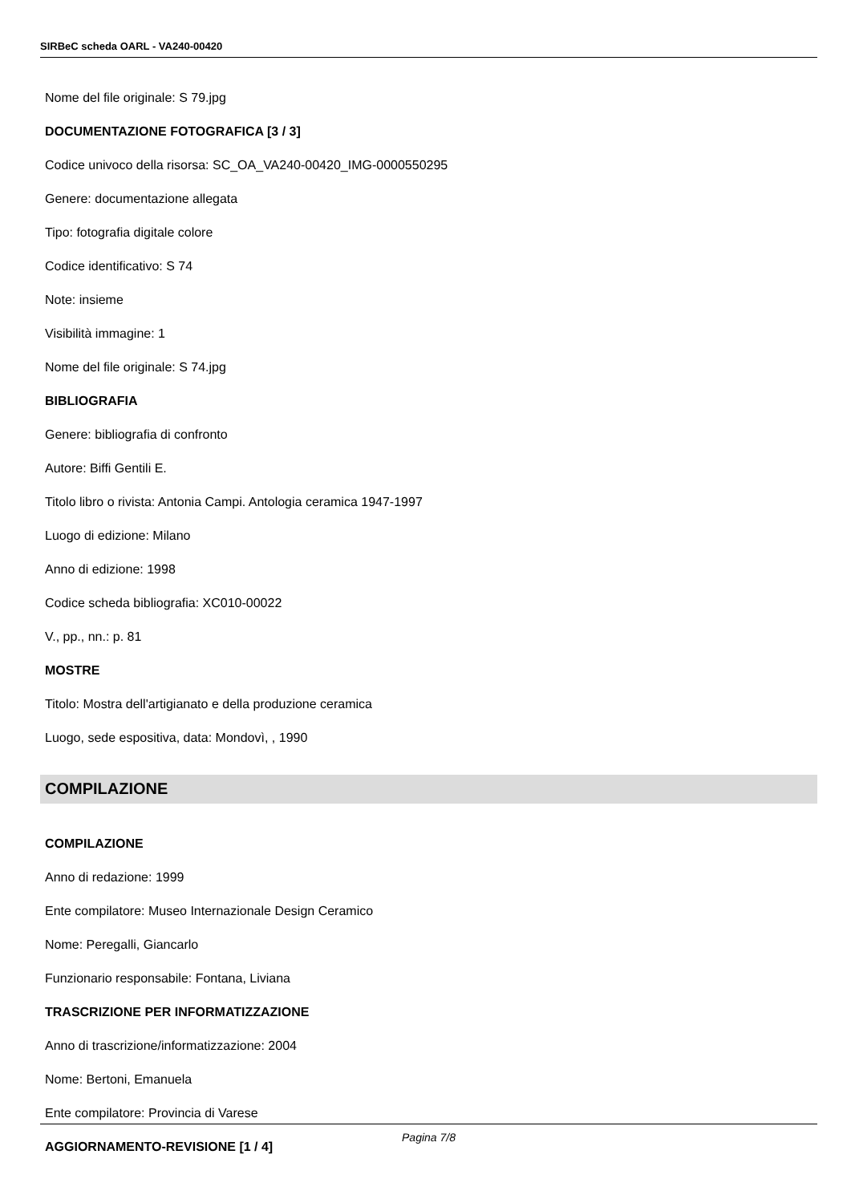SIRBeC scheda OARL - VA240-00420
Nome del file originale: S 79.jpg
DOCUMENTAZIONE FOTOGRAFICA [3 / 3]
Codice univoco della risorsa: SC_OA_VA240-00420_IMG-0000550295
Genere: documentazione allegata
Tipo: fotografia digitale colore
Codice identificativo: S 74
Note: insieme
Visibilità immagine: 1
Nome del file originale: S 74.jpg
BIBLIOGRAFIA
Genere: bibliografia di confronto
Autore: Biffi Gentili E.
Titolo libro o rivista: Antonia Campi. Antologia ceramica 1947-1997
Luogo di edizione: Milano
Anno di edizione: 1998
Codice scheda bibliografia: XC010-00022
V., pp., nn.: p. 81
MOSTRE
Titolo: Mostra dell'artigianato e della produzione ceramica
Luogo, sede espositiva, data: Mondovì, , 1990
COMPILAZIONE
COMPILAZIONE
Anno di redazione: 1999
Ente compilatore: Museo Internazionale Design Ceramico
Nome: Peregalli, Giancarlo
Funzionario responsabile: Fontana, Liviana
TRASCRIZIONE PER INFORMATIZZAZIONE
Anno di trascrizione/informatizzazione: 2004
Nome: Bertoni, Emanuela
Ente compilatore: Provincia di Varese
AGGIORNAMENTO-REVISIONE [1 / 4]
Pagina 7/8